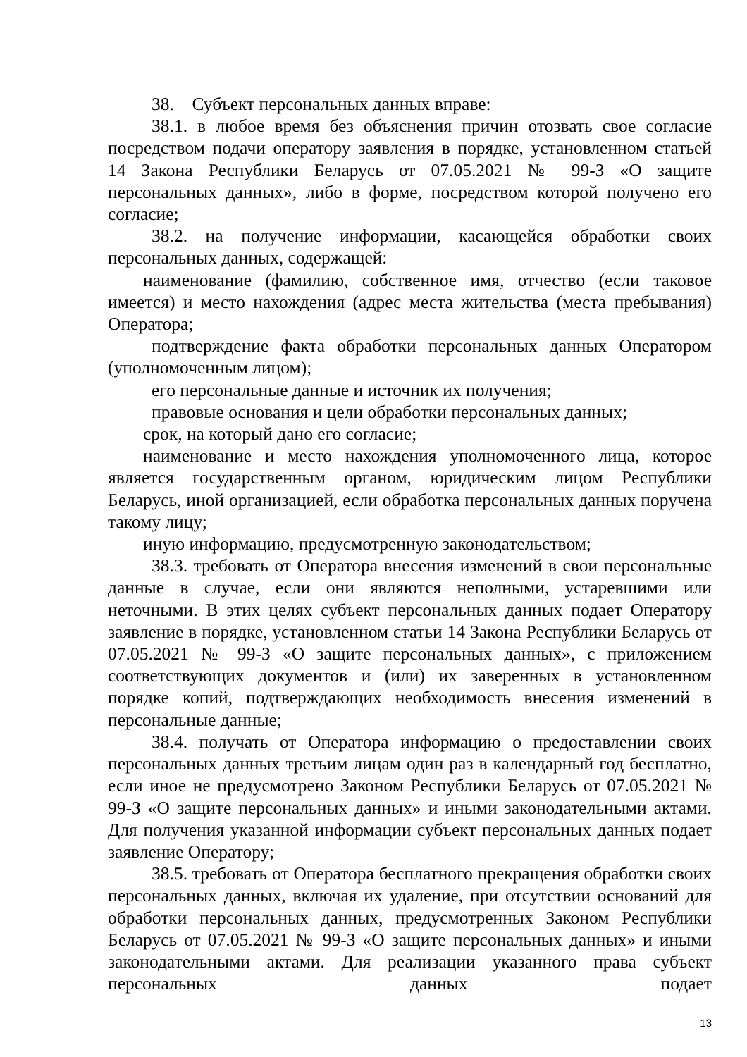38. Субъект персональных данных вправе:
38.1. в любое время без объяснения причин отозвать свое согласие посредством подачи оператору заявления в порядке, установленном статьей 14 Закона Республики Беларусь от 07.05.2021 № 99-З «О защите персональных данных», либо в форме, посредством которой получено его согласие;
38.2. на получение информации, касающейся обработки своих персональных данных, содержащей:
наименование (фамилию, собственное имя, отчество (если таковое имеется) и место нахождения (адрес места жительства (места пребывания) Оператора;
подтверждение факта обработки персональных данных Оператором (уполномоченным лицом);
его персональные данные и источник их получения;
правовые основания и цели обработки персональных данных;
срок, на который дано его согласие;
наименование и место нахождения уполномоченного лица, которое является государственным органом, юридическим лицом Республики Беларусь, иной организацией, если обработка персональных данных поручена такому лицу;
иную информацию, предусмотренную законодательством;
38.3. требовать от Оператора внесения изменений в свои персональные данные в случае, если они являются неполными, устаревшими или неточными. В этих целях субъект персональных данных подает Оператору заявление в порядке, установленном статьи 14 Закона Республики Беларусь от 07.05.2021 № 99-З «О защите персональных данных», с приложением соответствующих документов и (или) их заверенных в установленном порядке копий, подтверждающих необходимость внесения изменений в персональные данные;
38.4. получать от Оператора информацию о предоставлении своих персональных данных третьим лицам один раз в календарный год бесплатно, если иное не предусмотрено Законом Республики Беларусь от 07.05.2021 № 99-З «О защите персональных данных» и иными законодательными актами. Для получения указанной информации субъект персональных данных подает заявление Оператору;
38.5. требовать от Оператора бесплатного прекращения обработки своих персональных данных, включая их удаление, при отсутствии оснований для обработки персональных данных, предусмотренных Законом Республики Беларусь от 07.05.2021 № 99-З «О защите персональных данных» и иными законодательными актами. Для реализации указанного права субъект персональных данных подает
13